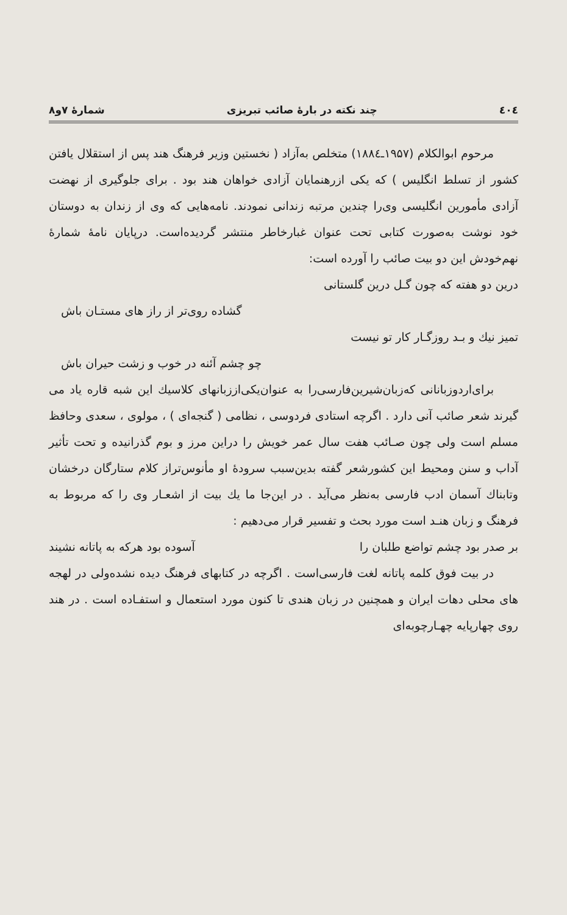٤٠٤ چند نکته در بارهٔ صائب تبریزی شمارهٔ ۷و۸
مرحوم ابوالکلام (۱۹۵۷ـ۱۸۸٤) متخلص به‌آزاد ( نخستین وزیر فرهنگ هند پس از استقلال یافتن کشور از تسلط انگلیس ) که یکی ازرهنمایان آزادی خواهان هند بود . برای جلوگیری از نهضت آزادی مأمورین انگلیسی وی‌را چندین مرتبه زندانی نمودند. نامه‌هایی که وی از زندان به دوستان خود نوشت به‌صورت کتابی تحت عنوان غبارخاطر منتشر گردیده‌است. درپایان نامهٔ شمارهٔ نهم‌خودش این دو بیت صائب را آورده است:
درین دو هفته که چون گـل درین گلستانی
گشاده روی‌تر از راز های مستـان باش
تمیز نیك و بـد روزگـار كار تو نیست
چو چشم آئنه در خوب و زشت حیران باش
برای‌اردوزبانانی که‌زبان‌شیرین‌فارسی‌را به عنوان‌یکی‌اززبانهای کلاسیك این شبه قاره یاد می گیرند شعر صائب آنی دارد . اگرچه استادی فردوسی ، نظامی ( گنجه‌ای ) ، مولوی ، سعدی وحافظ مسلم است ولی چون صـائب هفت سال عمر خویش را دراین مرز و بوم گذرانیده و تحت تأثیر آداب و سنن ومحیط این کشورشعر گفته بدین‌سبب سرودهٔ او مأنوس‌تراز کلام ستارگان درخشان وتابناك آسمان ادب فارسی به‌نظر می‌آید . در این‌جا ما یك بیت از اشعـار وی را که مربوط به فرهنگ و زبان هنـد است مورد بحث و تفسیر قرار می‌دهیم :
بر صدر بود چشم تواضع طلبان را آسوده بود هرکه به پاتانه نشیند
در بیت فوق کلمه پاتانه لغت فارسی‌است . اگرچه در کتابهای فرهنگ دیده نشده‌ولی در لهجه های محلی دهات ایران و همچنین در زبان هندی تا کنون مورد استعمال و استفـاده است . در هند روی چهارپایه چهـارچوبه‌ای